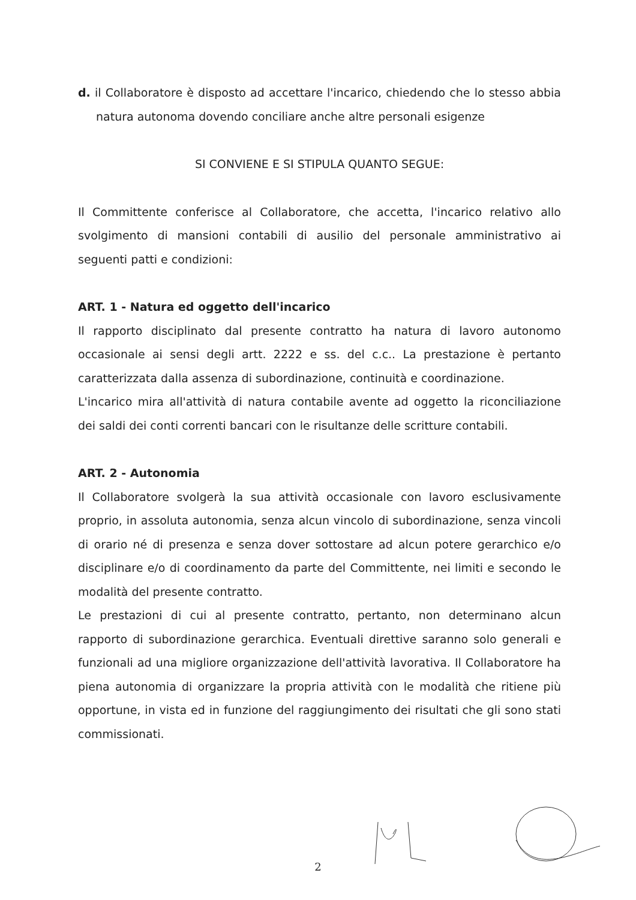d. il Collaboratore è disposto ad accettare l'incarico, chiedendo che lo stesso abbia natura autonoma dovendo conciliare anche altre personali esigenze
SI CONVIENE E SI STIPULA QUANTO SEGUE:
Il Committente conferisce al Collaboratore, che accetta, l'incarico relativo allo svolgimento di mansioni contabili di ausilio del personale amministrativo ai seguenti patti e condizioni:
ART. 1 - Natura ed oggetto dell'incarico
Il rapporto disciplinato dal presente contratto ha natura di lavoro autonomo occasionale ai sensi degli artt. 2222 e ss. del c.c.. La prestazione è pertanto caratterizzata dalla assenza di subordinazione, continuità e coordinazione.
L'incarico mira all'attività di natura contabile avente ad oggetto la riconciliazione dei saldi dei conti correnti bancari con le risultanze delle scritture contabili.
ART. 2 - Autonomia
Il Collaboratore svolgerà la sua attività occasionale con lavoro esclusivamente proprio, in assoluta autonomia, senza alcun vincolo di subordinazione, senza vincoli di orario né di presenza e senza dover sottostare ad alcun potere gerarchico e/o disciplinare e/o di coordinamento da parte del Committente, nei limiti e secondo le modalità del presente contratto.
Le prestazioni di cui al presente contratto, pertanto, non determinano alcun rapporto di subordinazione gerarchica. Eventuali direttive saranno solo generali e funzionali ad una migliore organizzazione dell'attività lavorativa. Il Collaboratore ha piena autonomia di organizzare la propria attività con le modalità che ritiene più opportune, in vista ed in funzione del raggiungimento dei risultati che gli sono stati commissionati.
2